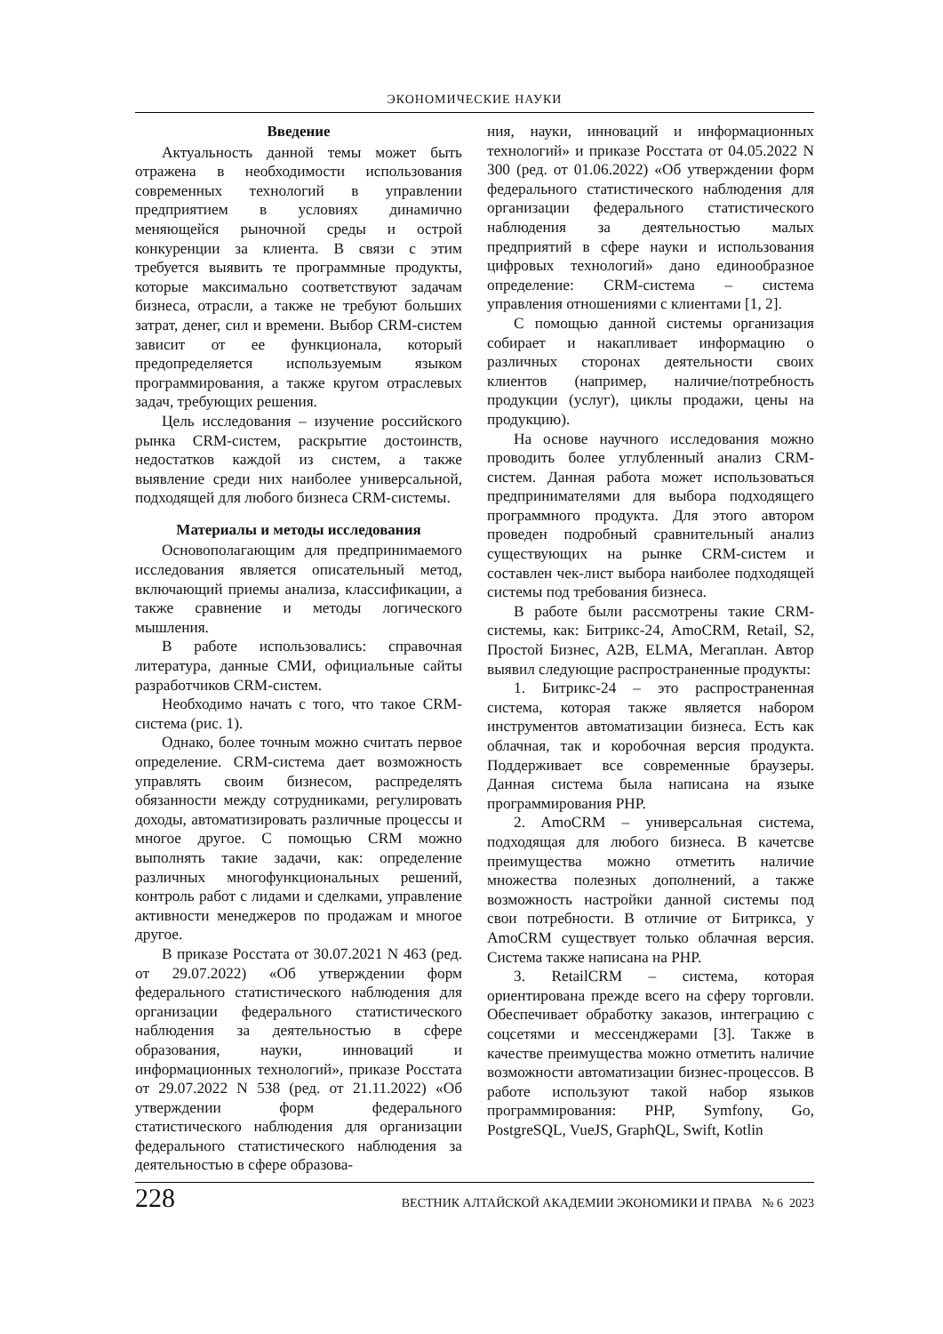ЭКОНОМИЧЕСКИЕ НАУКИ
Введение
Актуальность данной темы может быть отражена в необходимости использования современных технологий в управлении предприятием в условиях динамично меняющейся рыночной среды и острой конкуренции за клиента. В связи с этим требуется выявить те программные продукты, которые максимально соответствуют задачам бизнеса, отрасли, а также не требуют больших затрат, денег, сил и времени. Выбор CRM-систем зависит от ее функционала, который предопределяется используемым языком программирования, а также кругом отраслевых задач, требующих решения.
Цель исследования – изучение российского рынка CRM-систем, раскрытие достоинств, недостатков каждой из систем, а также выявление среди них наиболее универсальной, подходящей для любого бизнеса CRM-системы.
Материалы и методы исследования
Основополагающим для предпринимаемого исследования является описательный метод, включающий приемы анализа, классификации, а также сравнение и методы логического мышления.
В работе использовались: справочная литература, данные СМИ, официальные сайты разработчиков CRM-систем.
Необходимо начать с того, что такое CRM-система (рис. 1).
Однако, более точным можно считать первое определение. CRM-система дает возможность управлять своим бизнесом, распределять обязанности между сотрудниками, регулировать доходы, автоматизировать различные процессы и многое другое. С помощью CRM можно выполнять такие задачи, как: определение различных многофункциональных решений, контроль работ с лидами и сделками, управление активности менеджеров по продажам и многое другое.
В приказе Росстата от 30.07.2021 N 463 (ред. от 29.07.2022) «Об утверждении форм федерального статистического наблюдения для организации федерального статистического наблюдения за деятельностью в сфере образования, науки, инноваций и информационных технологий», приказе Росстата от 29.07.2022 N 538 (ред. от 21.11.2022) «Об утверждении форм федерального статистического наблюдения для организации федерального статистического наблюдения за деятельностью в сфере образова-
ния, науки, инноваций и информационных технологий» и приказе Росстата от 04.05.2022 N 300 (ред. от 01.06.2022) «Об утверждении форм федерального статистического наблюдения для организации федерального статистического наблюдения за деятельностью малых предприятий в сфере науки и использования цифровых технологий» дано единообразное определение: CRM-система – система управления отношениями с клиентами [1, 2].
С помощью данной системы организация собирает и накапливает информацию о различных сторонах деятельности своих клиентов (например, наличие/потребность продукции (услуг), циклы продажи, цены на продукцию).
На основе научного исследования можно проводить более углубленный анализ CRM-систем. Данная работа может использоваться предпринимателями для выбора подходящего программного продукта. Для этого автором проведен подробный сравнительный анализ существующих на рынке CRM-систем и составлен чек-лист выбора наиболее подходящей системы под требования бизнеса.
В работе были рассмотрены такие CRM-системы, как: Битрикс-24, AmoCRM, Retail, S2, Простой Бизнес, A2B, ELMA, Мегаплан. Автор выявил следующие распространенные продукты:
1. Битрикс-24 – это распространенная система, которая также является набором инструментов автоматизации бизнеса. Есть как облачная, так и коробочная версия продукта. Поддерживает все современные браузеры. Данная система была написана на языке программирования PHP.
2. AmoCRM – универсальная система, подходящая для любого бизнеса. В качетсве преимущества можно отметить наличие множества полезных дополнений, а также возможность настройки данной системы под свои потребности. В отличие от Битрикса, у AmoCRM существует только облачная версия. Система также написана на PHP.
3. RetailCRM – система, которая ориентирована прежде всего на сферу торговли. Обеспечивает обработку заказов, интеграцию с соцсетями и мессенджерами [3]. Также в качестве преимущества можно отметить наличие возможности автоматизации бизнес-процессов. В работе используют такой набор языков программирования: PHP, Symfony, Go, PostgreSQL, VueJS, GraphQL, Swift, Kotlin
228 ВЕСТНИК АЛТАЙСКОЙ АКАДЕМИИ ЭКОНОМИКИ И ПРАВА № 6 2023